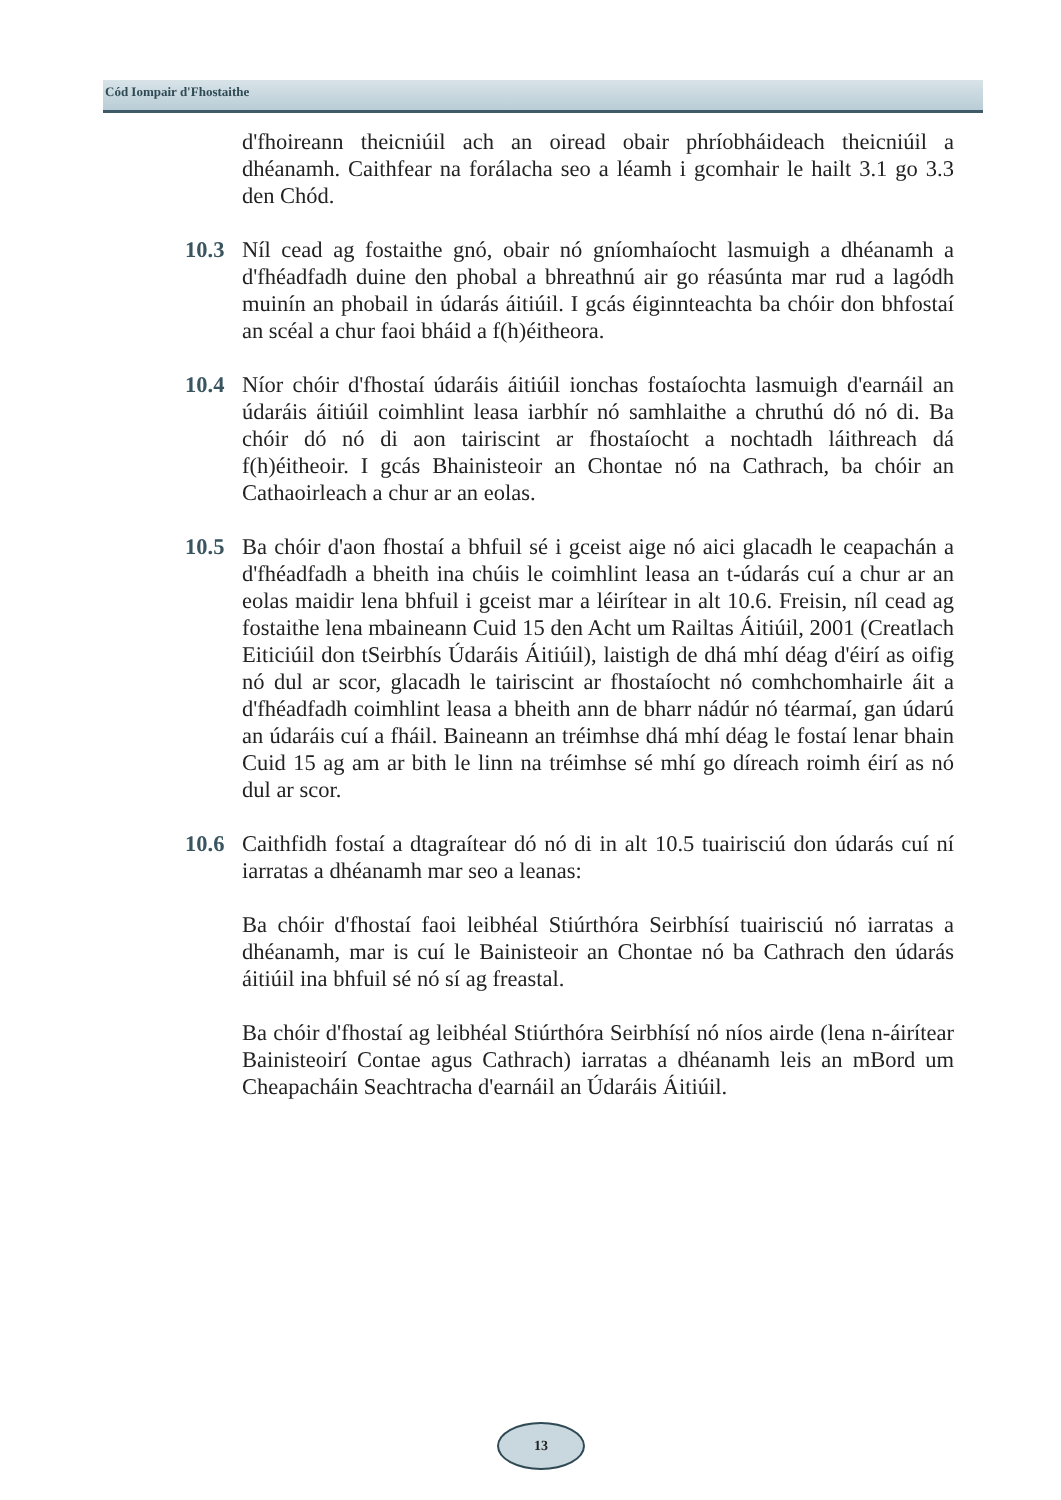Cód Iompair d'Fhostaithe
d'fhoireann theicniúil ach an oiread obair phríobháideach theicniúil a dhéanamh. Caithfear na forálacha seo a léamh i gcomhair le hailt 3.1 go 3.3 den Chód.
10.3 Níl cead ag fostaithe gnó, obair nó gníomhaíocht lasmuigh a dhéanamh a d'fhéadfadh duine den phobal a bhreathnú air go réasúnta mar rud a lagódh muinín an phobail in údarás áitiúil. I gcás éiginnteachta ba chóir don bhfostaí an scéal a chur faoi bháid a f(h)éitheora.
10.4 Níor chóir d'fhostaí údaráis áitiúil ionchas fostaíochta lasmuigh d'earnáil an údaráis áitiúil coimhlint leasa iarbhír nó samhlaithe a chruthú dó nó di. Ba chóir dó nó di aon tairiscint ar fhostaíocht a nochtadh láithreach dá f(h)éitheoir. I gcás Bhainisteoir an Chontae nó na Cathrach, ba chóir an Cathaoirleach a chur ar an eolas.
10.5 Ba chóir d'aon fhostaí a bhfuil sé i gceist aige nó aici glacadh le ceapachán a d'fhéadfadh a bheith ina chúis le coimhlint leasa an t-údarás cuí a chur ar an eolas maidir lena bhfuil i gceist mar a léirítear in alt 10.6. Freisin, níl cead ag fostaithe lena mbaineann Cuid 15 den Acht um Railtas Áitiúil, 2001 (Creatlach Eiticiúil don tSeirbhís Údaráis Áitiúil), laistigh de dhá mhí déag d'éirí as oifig nó dul ar scor, glacadh le tairiscint ar fhostaíocht nó comhchomhairle áit a d'fhéadfadh coimhlint leasa a bheith ann de bharr nádúr nó téarmaí, gan údarú an údaráis cuí a fháil. Baineann an tréimhse dhá mhí déag le fostaí lenar bhain Cuid 15 ag am ar bith le linn na tréimhse sé mhí go díreach roimh éirí as nó dul ar scor.
10.6 Caithfidh fostaí a dtagraítear dó nó di in alt 10.5 tuairisciú don údarás cuí ní iarratas a dhéanamh mar seo a leanas:
Ba chóir d'fhostaí faoi leibhéal Stiúrthóra Seirbhísí tuairisciú nó iarratas a dhéanamh, mar is cuí le Bainisteoir an Chontae nó ba Cathrach den údarás áitiúil ina bhfuil sé nó sí ag freastal.
Ba chóir d'fhostaí ag leibhéal Stiúrthóra Seirbhísí nó níos airde (lena n-áirítear Bainisteoirí Contae agus Cathrach) iarratas a dhéanamh leis an mBord um Cheapacháin Seachtracha d'earnáil an Údaráis Áitiúil.
13